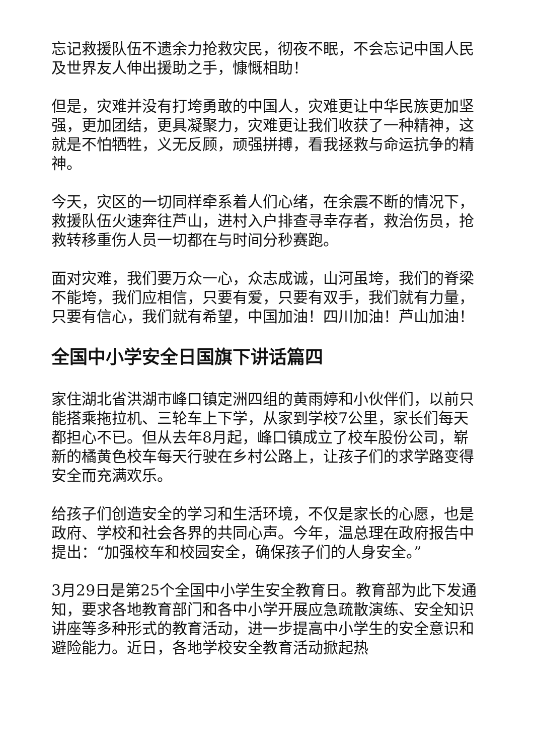忘记救援队伍不遗余力抢救灾民，彻夜不眠，不会忘记中国人民及世界友人伸出援助之手，慷慨相助！
但是，灾难并没有打垮勇敢的中国人，灾难更让中华民族更加坚强，更加团结，更具凝聚力，灾难更让我们收获了一种精神，这就是不怕牺牲，义无反顾，顽强拼搏，看我拯救与命运抗争的精神。
今天，灾区的一切同样牵系着人们心绪，在余震不断的情况下，救援队伍火速奔往芦山，进村入户排查寻幸存者，救治伤员，抢救转移重伤人员一切都在与时间分秒赛跑。
面对灾难，我们要万众一心，众志成诚，山河虽垮，我们的脊梁不能垮，我们应相信，只要有爱，只要有双手，我们就有力量，只要有信心，我们就有希望，中国加油！四川加油！芦山加油！
全国中小学安全日国旗下讲话篇四
家住湖北省洪湖市峰口镇定洲四组的黄雨婷和小伙伴们，以前只能搭乘拖拉机、三轮车上下学，从家到学校7公里，家长们每天都担心不已。但从去年8月起，峰口镇成立了校车股份公司，崭新的橘黄色校车每天行驶在乡村公路上，让孩子们的求学路变得安全而充满欢乐。
给孩子们创造安全的学习和生活环境，不仅是家长的心愿，也是政府、学校和社会各界的共同心声。今年，温总理在政府报告中提出：“加强校车和校园安全，确保孩子们的人身安全。”
3月29日是第25个全国中小学生安全教育日。教育部为此下发通知，要求各地教育部门和各中小学开展应急疏散演练、安全知识讲座等多种形式的教育活动，进一步提高中小学生的安全意识和避险能力。近日，各地学校安全教育活动掀起热